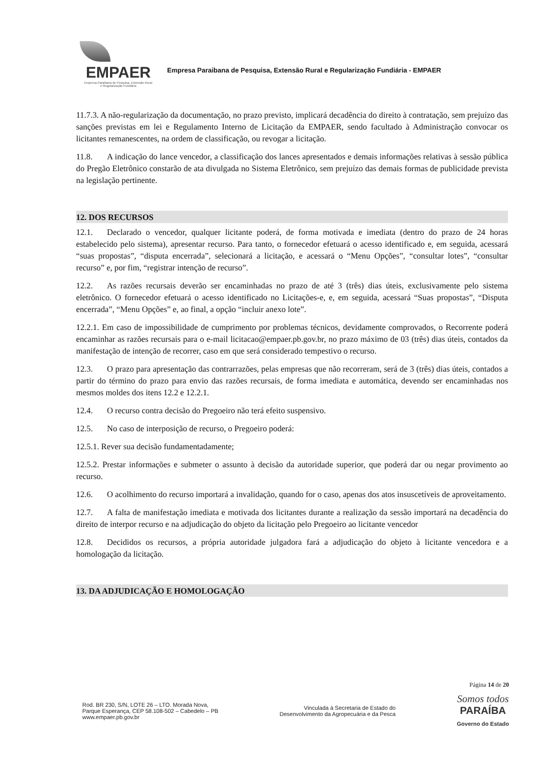EMPAER
Empresa Paraibana de Pesquisa, Extensão Rural
e Regularização Fundiária
Empresa Paraibana de Pesquisa, Extensão Rural e Regularização Fundiária - EMPAER
11.7.3. A não-regularização da documentação, no prazo previsto, implicará decadência do direito à contratação, sem prejuízo das sanções previstas em lei e Regulamento Interno de Licitação da EMPAER, sendo facultado à Administração convocar os licitantes remanescentes, na ordem de classificação, ou revogar a licitação.
11.8. A indicação do lance vencedor, a classificação dos lances apresentados e demais informações relativas à sessão pública do Pregão Eletrônico constarão de ata divulgada no Sistema Eletrônico, sem prejuízo das demais formas de publicidade prevista na legislação pertinente.
12. DOS RECURSOS
12.1. Declarado o vencedor, qualquer licitante poderá, de forma motivada e imediata (dentro do prazo de 24 horas estabelecido pelo sistema), apresentar recurso. Para tanto, o fornecedor efetuará o acesso identificado e, em seguida, acessará “suas propostas”, “disputa encerrada”, selecionará a licitação, e acessará o “Menu Opções”, “consultar lotes”, “consultar recurso” e, por fim, “registrar intenção de recurso”.
12.2. As razões recursais deverão ser encaminhadas no prazo de até 3 (três) dias úteis, exclusivamente pelo sistema eletrônico. O fornecedor efetuará o acesso identificado no Licitações-e, e, em seguida, acessará “Suas propostas”, “Disputa encerrada”, “Menu Opções” e, ao final, a opção “incluir anexo lote”.
12.2.1. Em caso de impossibilidade de cumprimento por problemas técnicos, devidamente comprovados, o Recorrente poderá encaminhar as razões recursais para o e-mail licitacao@empaer.pb.gov.br, no prazo máximo de 03 (três) dias úteis, contados da manifestação de intenção de recorrer, caso em que será considerado tempestivo o recurso.
12.3. O prazo para apresentação das contrarrazões, pelas empresas que não recorreram, será de 3 (três) dias úteis, contados a partir do término do prazo para envio das razões recursais, de forma imediata e automática, devendo ser encaminhadas nos mesmos moldes dos itens 12.2 e 12.2.1.
12.4. O recurso contra decisão do Pregoeiro não terá efeito suspensivo.
12.5. No caso de interposição de recurso, o Pregoeiro poderá:
12.5.1. Rever sua decisão fundamentadamente;
12.5.2. Prestar informações e submeter o assunto à decisão da autoridade superior, que poderá dar ou negar provimento ao recurso.
12.6. O acolhimento do recurso importará a invalidação, quando for o caso, apenas dos atos insuscetíveis de aproveitamento.
12.7. A falta de manifestação imediata e motivada dos licitantes durante a realização da sessão importará na decadência do direito de interpor recurso e na adjudicação do objeto da licitação pelo Pregoeiro ao licitante vencedor
12.8. Decididos os recursos, a própria autoridade julgadora fará a adjudicação do objeto à licitante vencedora e a homologação da licitação.
13. DA ADJUDICAÇÃO E HOMOLOGAÇÃO
Página 14 de 20
Rod. BR 230, S/N, LOTE 26 – LTO. Morada Nova,
Parque Esperança, CEP 58.108-502 – Cabedelo – PB
www.empaer.pb.gov.br
Vinculada à Secretaria de Estado do
Desenvolvimento da Agropecuária e da Pesca
Somos todos
PARAÍBA
Governo do Estado